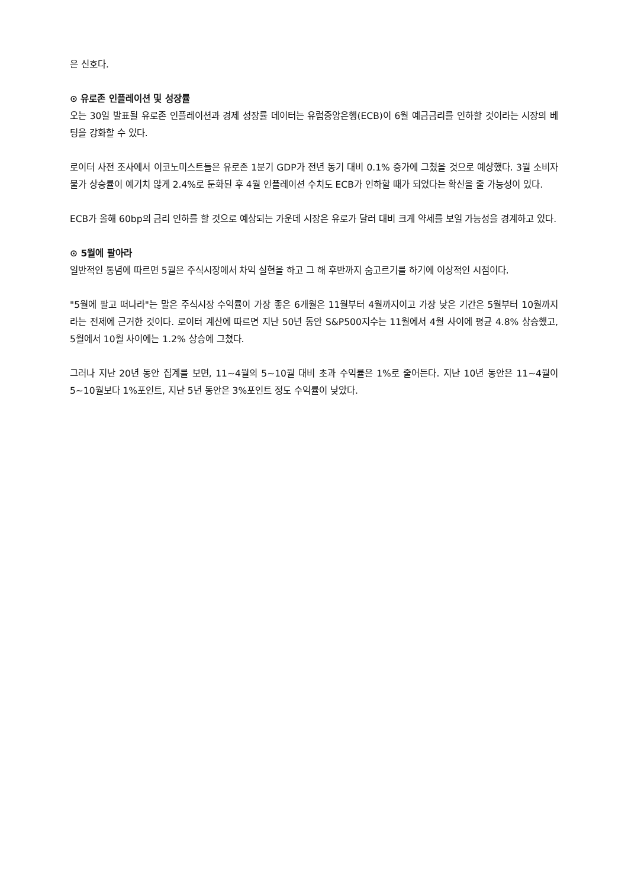은 신호다.
⊙ 유로존 인플레이션 및 성장률
오는 30일 발표될 유로존 인플레이션과 경제 성장률 데이터는 유럽중앙은행(ECB)이 6월 예금금리를 인하할 것이라는 시장의 베팅을 강화할 수 있다.
로이터 사전 조사에서 이코노미스트들은 유로존 1분기 GDP가 전년 동기 대비 0.1% 증가에 그쳤을 것으로 예상했다. 3월 소비자물가 상승률이 예기치 않게 2.4%로 둔화된 후 4월 인플레이션 수치도 ECB가 인하할 때가 되었다는 확신을 줄 가능성이 있다.
ECB가 올해 60bp의 금리 인하를 할 것으로 예상되는 가운데 시장은 유로가 달러 대비 크게 약세를 보일 가능성을 경계하고 있다.
⊙ 5월에 팔아라
일반적인 통념에 따르면 5월은 주식시장에서 차익 실현을 하고 그 해 후반까지 숨고르기를 하기에 이상적인 시점이다.
"5월에 팔고 떠나라"는 말은 주식시장 수익률이 가장 좋은 6개월은 11월부터 4월까지이고 가장 낮은 기간은 5월부터 10월까지라는 전제에 근거한 것이다. 로이터 계산에 따르면 지난 50년 동안 S&P500지수는 11월에서 4월 사이에 평균 4.8% 상승했고, 5월에서 10월 사이에는 1.2% 상승에 그쳤다.
그러나 지난 20년 동안 집계를 보면, 11~4월의 5~10월 대비 초과 수익률은 1%로 줄어든다. 지난 10년 동안은 11~4월이 5~10월보다 1%포인트, 지난 5년 동안은 3%포인트 정도 수익률이 낮았다.